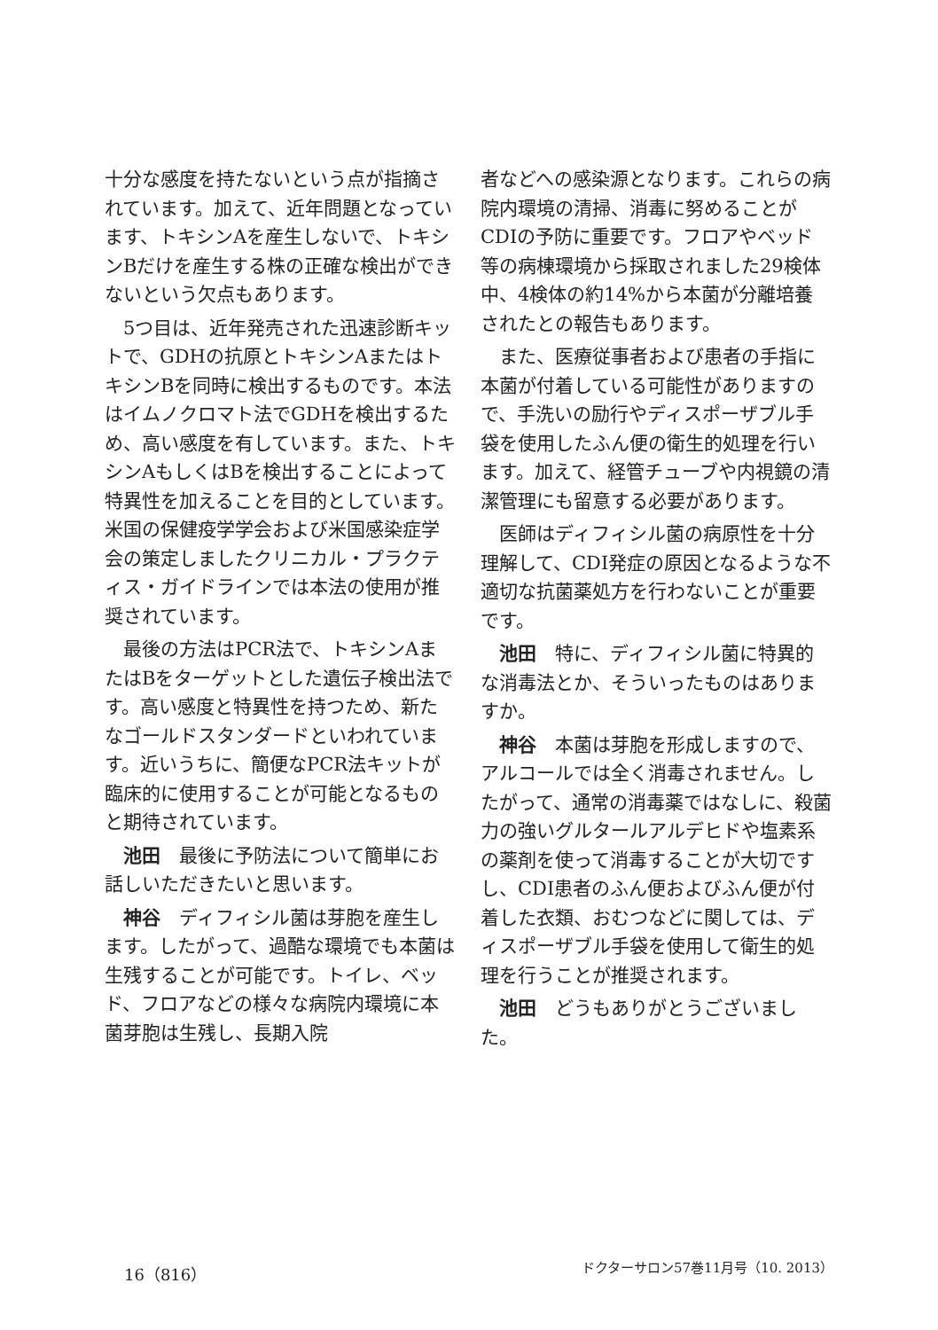十分な感度を持たないという点が指摘されています。加えて、近年問題となっています、トキシンAを産生しないで、トキシンBだけを産生する株の正確な検出ができないという欠点もあります。
5つ目は、近年発売された迅速診断キットで、GDHの抗原とトキシンAまたはトキシンBを同時に検出するものです。本法はイムノクロマト法でGDHを検出するため、高い感度を有しています。また、トキシンAもしくはBを検出することによって特異性を加えることを目的としています。米国の保健疫学学会および米国感染症学会の策定しましたクリニカル・プラクティス・ガイドラインでは本法の使用が推奨されています。
最後の方法はPCR法で、トキシンAまたはBをターゲットとした遺伝子検出法です。高い感度と特異性を持つため、新たなゴールドスタンダードといわれています。近いうちに、簡便なPCR法キットが臨床的に使用することが可能となるものと期待されています。
池田　最後に予防法について簡単にお話しいただきたいと思います。
神谷　ディフィシル菌は芽胞を産生します。したがって、過酷な環境でも本菌は生残することが可能です。トイレ、ベッド、フロアなどの様々な病院内環境に本菌芽胞は生残し、長期入院
者などへの感染源となります。これらの病院内環境の清掃、消毒に努めることがCDIの予防に重要です。フロアやベッド等の病棟環境から採取されました29検体中、4検体の約14%から本菌が分離培養されたとの報告もあります。
また、医療従事者および患者の手指に本菌が付着している可能性がありますので、手洗いの励行やディスポーザブル手袋を使用したふん便の衛生的処理を行います。加えて、経管チューブや内視鏡の清潔管理にも留意する必要があります。
医師はディフィシル菌の病原性を十分理解して、CDI発症の原因となるような不適切な抗菌薬処方を行わないことが重要です。
池田　特に、ディフィシル菌に特異的な消毒法とか、そういったものはありますか。
神谷　本菌は芽胞を形成しますので、アルコールでは全く消毒されません。したがって、通常の消毒薬ではなしに、殺菌力の強いグルタールアルデヒドや塩素系の薬剤を使って消毒することが大切ですし、CDI患者のふん便およびふん便が付着した衣類、おむつなどに関しては、ディスポーザブル手袋を使用して衛生的処理を行うことが推奨されます。
池田　どうもありがとうございました。
16（816） ドクターサロン57巻11月号（10. 2013）